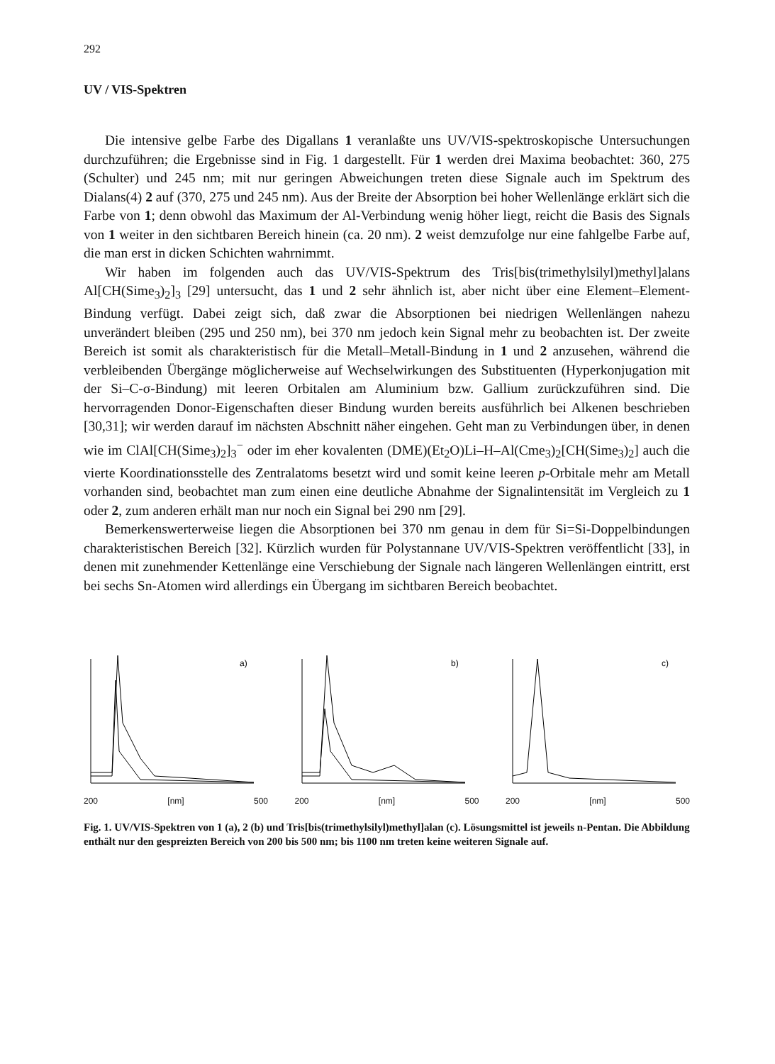292
UV / VIS-Spektren
Die intensive gelbe Farbe des Digallans 1 veranlaßte uns UV/VIS-spektroskopische Untersuchungen durchzuführen; die Ergebnisse sind in Fig. 1 dargestellt. Für 1 werden drei Maxima beobachtet: 360, 275 (Schulter) und 245 nm; mit nur geringen Abweichungen treten diese Signale auch im Spektrum des Dialans(4) 2 auf (370, 275 und 245 nm). Aus der Breite der Absorption bei hoher Wellenlänge erklärt sich die Farbe von 1; denn obwohl das Maximum der Al-Verbindung wenig höher liegt, reicht die Basis des Signals von 1 weiter in den sichtbaren Bereich hinein (ca. 20 nm). 2 weist demzufolge nur eine fahlgelbe Farbe auf, die man erst in dicken Schichten wahrnimmt.
Wir haben im folgenden auch das UV/VIS-Spektrum des Tris[bis(trimethylsilyl)methyl]alans Al[CH(Sime<sub>3</sub>)<sub>2</sub>]<sub>3</sub> [29] untersucht, das 1 und 2 sehr ähnlich ist, aber nicht über eine Element–Element-Bindung verfügt. Dabei zeigt sich, daß zwar die Absorptionen bei niedrigen Wellenlängen nahezu unverändert bleiben (295 und 250 nm), bei 370 nm jedoch kein Signal mehr zu beobachten ist. Der zweite Bereich ist somit als charakteristisch für die Metall–Metall-Bindung in 1 und 2 anzusehen, während die verbleibenden Übergänge möglicherweise auf Wechselwirkungen des Substituenten (Hyperkonjugation mit der Si–C-σ-Bindung) mit leeren Orbitalen am Aluminium bzw. Gallium zurückzuführen sind. Die hervorragenden Donor-Eigenschaften dieser Bindung wurden bereits ausführlich bei Alkenen beschrieben [30,31]; wir werden darauf im nächsten Abschnitt näher eingehen. Geht man zu Verbindungen über, in denen wie im ClAl[CH(Sime<sub>3</sub>)<sub>2</sub>]<sub>3</sub><sup>−</sup> oder im eher kovalenten (DME)(Et<sub>2</sub>O)Li–H–Al(Cme<sub>3</sub>)<sub>2</sub>[CH(Sime<sub>3</sub>)<sub>2</sub>] auch die vierte Koordinationsstelle des Zentralatoms besetzt wird und somit keine leeren p-Orbitale mehr am Metall vorhanden sind, beobachtet man zum einen eine deutliche Abnahme der Signalintensität im Vergleich zu 1 oder 2, zum anderen erhält man nur noch ein Signal bei 290 nm [29].
Bemerkenswerterweise liegen die Absorptionen bei 370 nm genau in dem für Si=Si-Doppelbindungen charakteristischen Bereich [32]. Kürzlich wurden für Polystannane UV/VIS-Spektren veröffentlicht [33], in denen mit zunehmender Kettenlänge eine Verschiebung der Signale nach längeren Wellenlängen eintritt, erst bei sechs Sn-Atomen wird allerdings ein Übergang im sichtbaren Bereich beobachtet.
a)
200 [nm] 500
b)
200 [nm] 500
c)
200 [nm] 500
Fig. 1. UV/VIS-Spektren von 1 (a), 2 (b) und Tris[bis(trimethylsilyl)methyl]alan (c). Lösungsmittel ist jeweils n-Pentan. Die Abbildung enthält nur den gespreizten Bereich von 200 bis 500 nm; bis 1100 nm treten keine weiteren Signale auf.